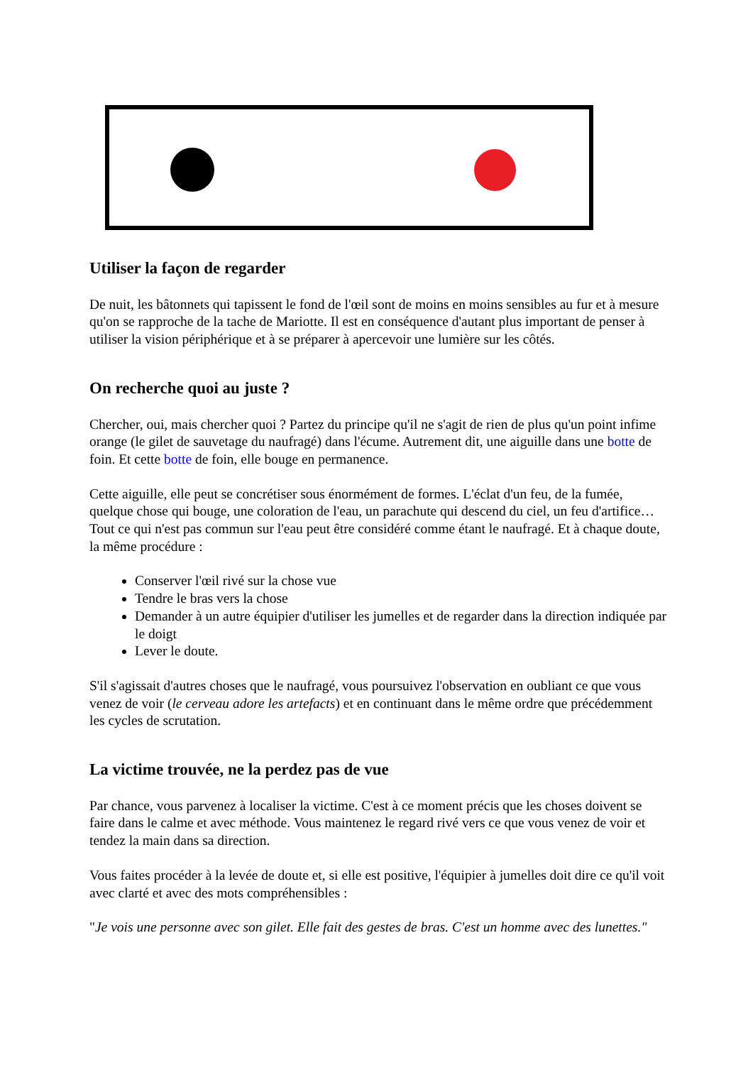Utiliser la façon de regarder
De nuit, les bâtonnets qui tapissent le fond de l'œil sont de moins en moins sensibles au fur et à mesure qu'on se rapproche de la tache de Mariotte. Il est en conséquence d'autant plus important de penser à utiliser la vision périphérique et à se préparer à apercevoir une lumière sur les côtés.
On recherche quoi au juste ?
Chercher, oui, mais chercher quoi ? Partez du principe qu'il ne s'agit de rien de plus qu'un point infime orange (le gilet de sauvetage du naufragé) dans l'écume. Autrement dit, une aiguille dans une botte de foin. Et cette botte de foin, elle bouge en permanence.
Cette aiguille, elle peut se concrétiser sous énormément de formes. L'éclat d'un feu, de la fumée, quelque chose qui bouge, une coloration de l'eau, un parachute qui descend du ciel, un feu d'artifice… Tout ce qui n'est pas commun sur l'eau peut être considéré comme étant le naufragé. Et à chaque doute, la même procédure :
Conserver l'œil rivé sur la chose vue
Tendre le bras vers la chose
Demander à un autre équipier d'utiliser les jumelles et de regarder dans la direction indiquée par le doigt
Lever le doute.
S'il s'agissait d'autres choses que le naufragé, vous poursuivez l'observation en oubliant ce que vous venez de voir (le cerveau adore les artefacts) et en continuant dans le même ordre que précédemment les cycles de scrutation.
La victime trouvée, ne la perdez pas de vue
Par chance, vous parvenez à localiser la victime. C'est à ce moment précis que les choses doivent se faire dans le calme et avec méthode. Vous maintenez le regard rivé vers ce que vous venez de voir et tendez la main dans sa direction.
Vous faites procéder à la levée de doute et, si elle est positive, l'équipier à jumelles doit dire ce qu'il voit avec clarté et avec des mots compréhensibles :
"Je vois une personne avec son gilet. Elle fait des gestes de bras. C'est un homme avec des lunettes."